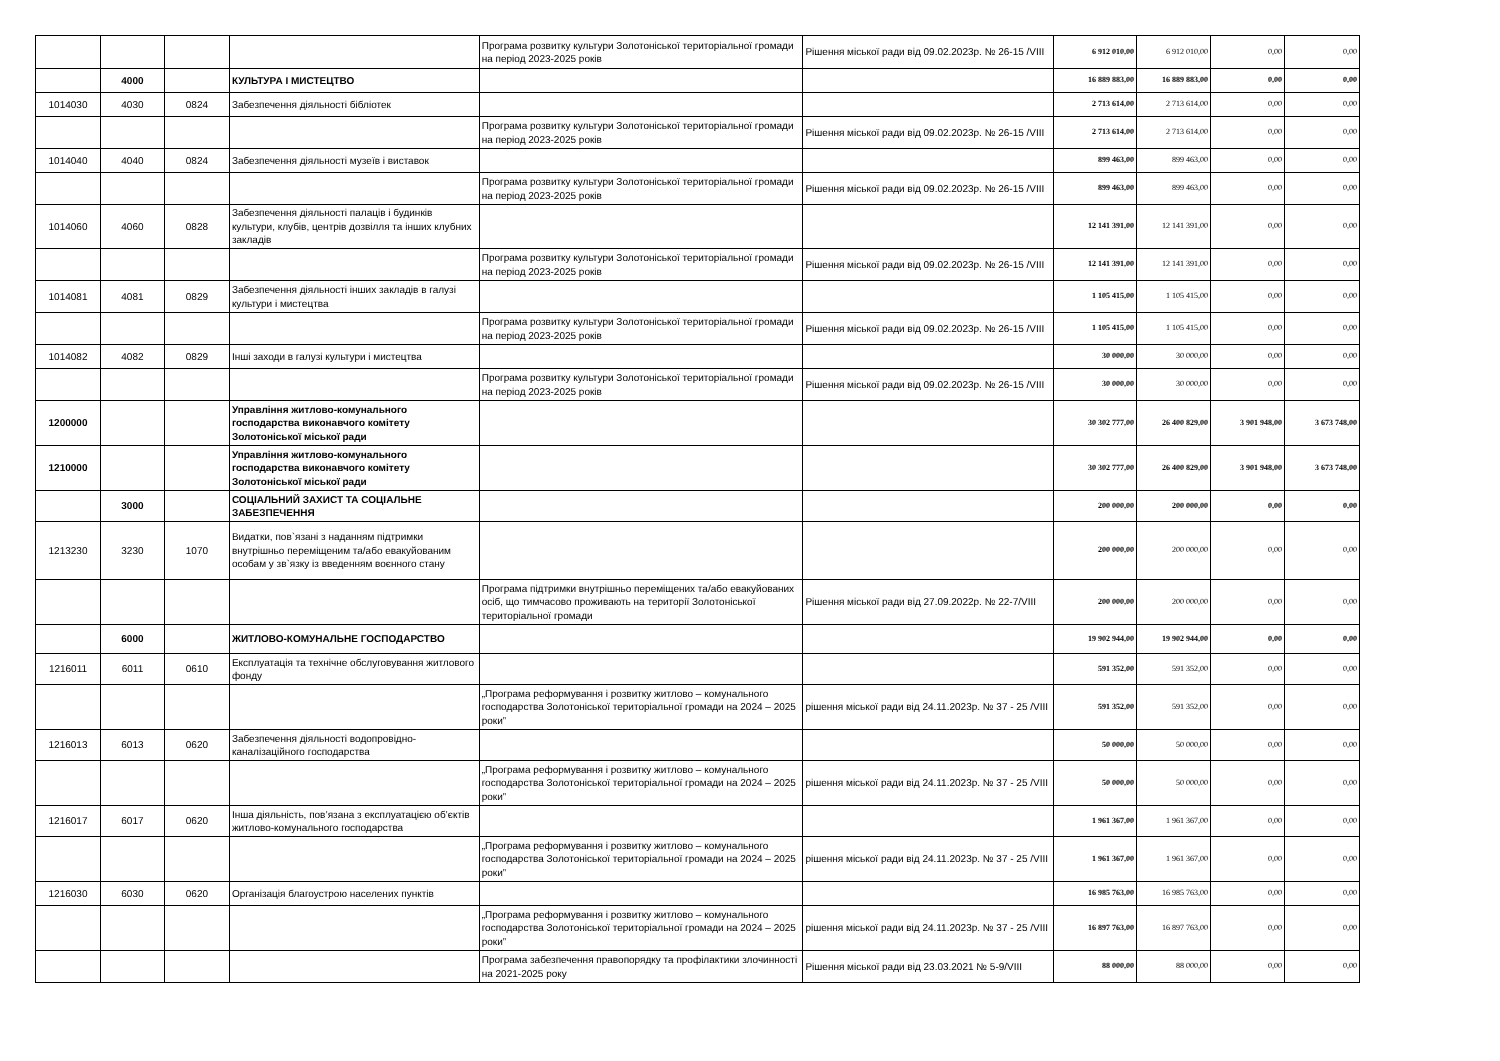| | | | | Програма розвитку культури Золотоніської територіальної громади на період 2023-2025 років | Рішення міської ради від 09.02.2023р. № 26-15 /VIII | 6 912 010,00 | 6 912 010,00 | 0,00 | 0,00 |
| | 4000 | | КУЛЬТУРА І МИСТЕЦТВО | | | 16 889 883,00 | 16 889 883,00 | 0,00 | 0,00 |
| 1014030 | 4030 | 0824 | Забезпечення діяльності бібліотек | | | 2 713 614,00 | 2 713 614,00 | 0,00 | 0,00 |
| | | | | Програма розвитку культури Золотоніської територіальної громади на період 2023-2025 років | Рішення міської ради від 09.02.2023р. № 26-15 /VIII | 2 713 614,00 | 2 713 614,00 | 0,00 | 0,00 |
| 1014040 | 4040 | 0824 | Забезпечення діяльності музеїв і виставок | | | 899 463,00 | 899 463,00 | 0,00 | 0,00 |
| | | | | Програма розвитку культури Золотоніської територіальної громади на період 2023-2025 років | Рішення міської ради від 09.02.2023р. № 26-15 /VIII | 899 463,00 | 899 463,00 | 0,00 | 0,00 |
| 1014060 | 4060 | 0828 | Забезпечення діяльності палаців і будинків культури, клубів, центрів дозвілля та інших клубних закладів | | | 12 141 391,00 | 12 141 391,00 | 0,00 | 0,00 |
| | | | | Програма розвитку культури Золотоніської територіальної громади на період 2023-2025 років | Рішення міської ради від 09.02.2023р. № 26-15 /VIII | 12 141 391,00 | 12 141 391,00 | 0,00 | 0,00 |
| 1014081 | 4081 | 0829 | Забезпечення діяльності інших закладів в галузі культури і мистецтва | | | 1 105 415,00 | 1 105 415,00 | 0,00 | 0,00 |
| | | | | Програма розвитку культури Золотоніської територіальної громади на період 2023-2025 років | Рішення міської ради від 09.02.2023р. № 26-15 /VIII | 1 105 415,00 | 1 105 415,00 | 0,00 | 0,00 |
| 1014082 | 4082 | 0829 | Інші заходи в галузі культури і мистецтва | | | 30 000,00 | 30 000,00 | 0,00 | 0,00 |
| | | | | Програма розвитку культури Золотоніської територіальної громади на період 2023-2025 років | Рішення міської ради від 09.02.2023р. № 26-15 /VIII | 30 000,00 | 30 000,00 | 0,00 | 0,00 |
| 1200000 | | | Управління житлово-комунального господарства виконавчого комітету Золотоніської міської ради | | | 30 302 777,00 | 26 400 829,00 | 3 901 948,00 | 3 673 748,00 |
| 1210000 | | | Управління житлово-комунального господарства виконавчого комітету Золотоніської міської ради | | | 30 302 777,00 | 26 400 829,00 | 3 901 948,00 | 3 673 748,00 |
| | 3000 | | СОЦІАЛЬНИЙ ЗАХИСТ ТА СОЦІАЛЬНЕ ЗАБЕЗПЕЧЕННЯ | | | 200 000,00 | 200 000,00 | 0,00 | 0,00 |
| 1213230 | 3230 | 1070 | Видатки, пов`язані з наданням підтримки внутрішньо переміщеним та/або евакуйованим особам у зв`язку із введенням воєнного стану | | | 200 000,00 | 200 000,00 | 0,00 | 0,00 |
| | | | | Програма підтримки внутрішньо переміщених та/або евакуйованих осіб, що тимчасово проживають на території Золотоніської територіальної громади | Рішення міської ради від 27.09.2022р. № 22-7/VIII | 200 000,00 | 200 000,00 | 0,00 | 0,00 |
| | 6000 | | ЖИТЛОВО-КОМУНАЛЬНЕ ГОСПОДАРСТВО | | | 19 902 944,00 | 19 902 944,00 | 0,00 | 0,00 |
| 1216011 | 6011 | 0610 | Експлуатація та технічне обслуговування житлового фонду | | | 591 352,00 | 591 352,00 | 0,00 | 0,00 |
| | | | | „Програма реформування і розвитку житлово – комунального господарства Золотоніської територіальної громади на 2024 – 2025 роки” | рішення міської ради від 24.11.2023р. № 37 - 25 /VIII | 591 352,00 | 591 352,00 | 0,00 | 0,00 |
| 1216013 | 6013 | 0620 | Забезпечення діяльності водопровідно-каналізаційного господарства | | | 50 000,00 | 50 000,00 | 0,00 | 0,00 |
| | | | | „Програма реформування і розвитку житлово – комунального господарства Золотоніської територіальної громади на 2024 – 2025 роки” | рішення міської ради від 24.11.2023р. № 37 - 25 /VIII | 50 000,00 | 50 000,00 | 0,00 | 0,00 |
| 1216017 | 6017 | 0620 | Інша діяльність, пов’язана з експлуатацією об’єктів житлово-комунального господарства | | | 1 961 367,00 | 1 961 367,00 | 0,00 | 0,00 |
| | | | | „Програма реформування і розвитку житлово – комунального господарства Золотоніської територіальної громади на 2024 – 2025 роки” | рішення міської ради від 24.11.2023р. № 37 - 25 /VIII | 1 961 367,00 | 1 961 367,00 | 0,00 | 0,00 |
| 1216030 | 6030 | 0620 | Організація благоустрою населених пунктів | | | 16 985 763,00 | 16 985 763,00 | 0,00 | 0,00 |
| | | | | „Програма реформування і розвитку житлово – комунального господарства Золотоніської територіальної громади на 2024 – 2025 роки” | рішення міської ради від 24.11.2023р. № 37 - 25 /VIII | 16 897 763,00 | 16 897 763,00 | 0,00 | 0,00 |
| | | | | Програма забезпечення правопорядку та профілактики злочинності на 2021-2025 року | Рішення міської ради від 23.03.2021 № 5-9/VIII | 88 000,00 | 88 000,00 | 0,00 | 0,00 |